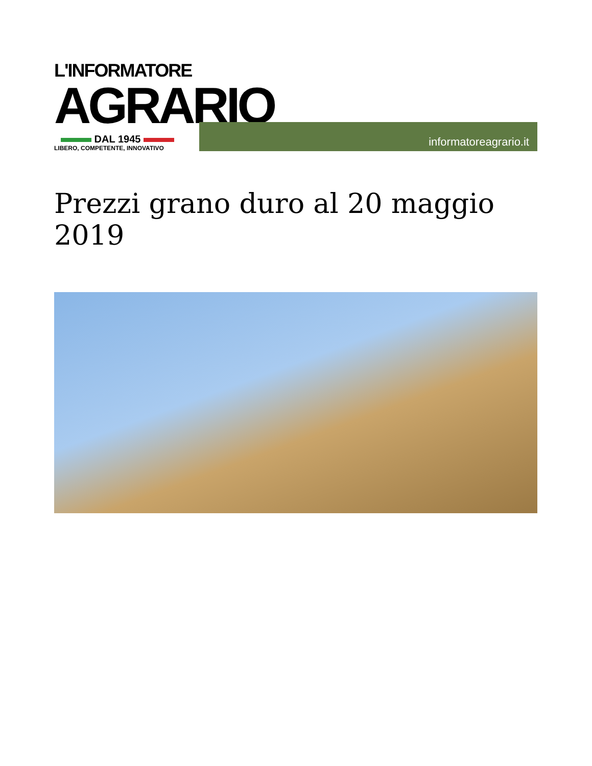L'INFORMATORE
AGRARIO
DAL 1945
LIBERO, COMPETENTE, INNOVATIVO
informatoreagrario.it
Prezzi grano duro al 20 maggio 2019